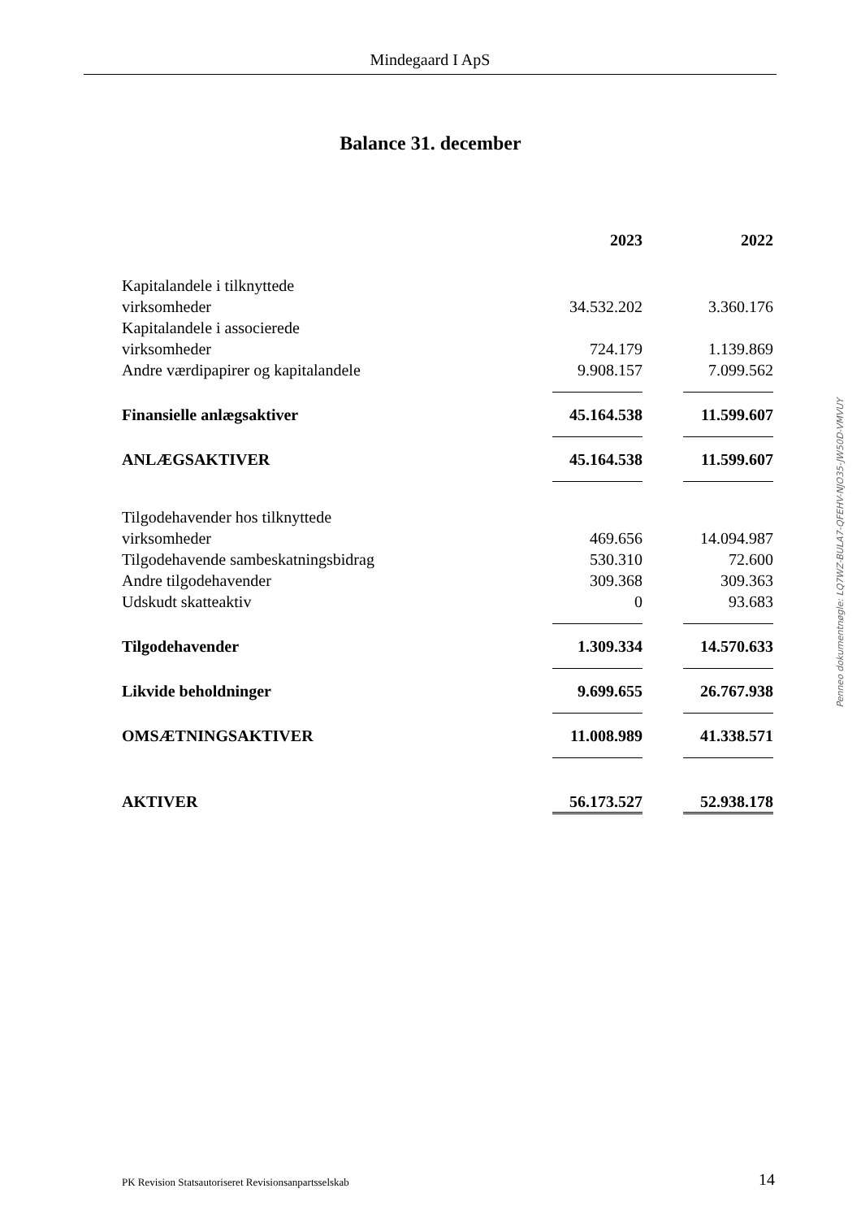Mindegaard I ApS
Balance 31. december
| | 2023 | | 2022 |
| Kapitalandele i tilknyttede virksomheder | 34.532.202 | | 3.360.176 |
| Kapitalandele i associerede virksomheder | 724.179 | | 1.139.869 |
| Andre værdipapirer og kapitalandele | 9.908.157 | | 7.099.562 |
| Finansielle anlægsaktiver | 45.164.538 | | 11.599.607 |
| ANLÆGSAKTIVER | 45.164.538 | | 11.599.607 |
| Tilgodehavender hos tilknyttede virksomheder | 469.656 | | 14.094.987 |
| Tilgodehavende sambeskatningsbidrag | 530.310 | | 72.600 |
| Andre tilgodehavender | 309.368 | | 309.363 |
| Udskudt skatteaktiv | 0 | | 93.683 |
| Tilgodehavender | 1.309.334 | | 14.570.633 |
| Likvide beholdninger | 9.699.655 | | 26.767.938 |
| OMSÆTNINGSAKTIVER | 11.008.989 | | 41.338.571 |
| AKTIVER | 56.173.527 | | 52.938.178 |
Penneo dokumentnøgle: LQ7WZ-BULA7-QFEHV-NJO35-JW50D-VMVUY
PK Revision Statsautoriseret Revisionsanpartsselskab
14